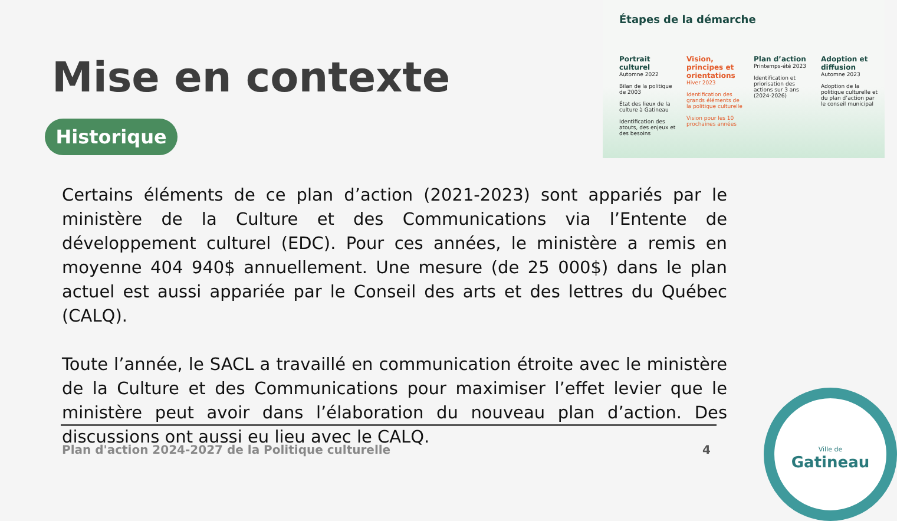Mise en contexte
Historique
Étapes de la démarche
Portrait culturel
Automne 2022
Bilan de la politique de 2003
État des lieux de la culture à Gatineau
Identification des atouts, des enjeux et des besoins
Vision, principes et orientations
Hiver 2023
Identification des grands éléments de la politique culturelle
Vision pour les 10 prochaines années
Plan d’action
Printemps-été 2023
Identification et priorisation des actions sur 3 ans (2024-2026)
Adoption et diffusion
Automne 2023
Adoption de la politique culturelle et du plan d’action par le conseil municipal
Certains éléments de ce plan d’action (2021-2023) sont appariés par le ministère de la Culture et des Communications via l’Entente de développement culturel (EDC). Pour ces années, le ministère a remis en moyenne 404 940$ annuellement. Une mesure (de 25 000$) dans le plan actuel est aussi appariée par le Conseil des arts et des lettres du Québec (CALQ).
Toute l’année, le SACL a travaillé en communication étroite avec le ministère de la Culture et des Communications pour maximiser l’effet levier que le ministère peut avoir dans l’élaboration du nouveau plan d’action. Des discussions ont aussi eu lieu avec le CALQ.
Plan d'action 2024-2027 de la Politique culturelle 4
Ville de
Gatineau